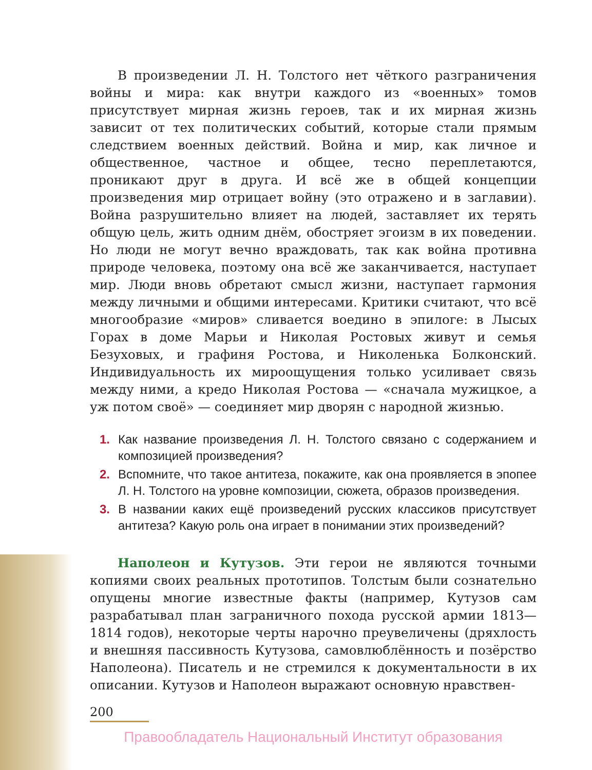В произведении Л. Н. Толстого нет чёткого разграничения войны и мира: как внутри каждого из «военных» томов присутствует мирная жизнь героев, так и их мирная жизнь зависит от тех политических событий, которые стали прямым следствием военных действий. Война и мир, как личное и общественное, частное и общее, тесно переплетаются, проникают друг в друга. И всё же в общей концепции произведения мир отрицает войну (это отражено и в заглавии). Война разрушительно влияет на людей, заставляет их терять общую цель, жить одним днём, обостряет эгоизм в их поведении. Но люди не могут вечно враждовать, так как война противна природе человека, поэтому она всё же заканчивается, наступает мир. Люди вновь обретают смысл жизни, наступает гармония между личными и общими интересами. Критики считают, что всё многообразие «миров» сливается воедино в эпилоге: в Лысых Горах в доме Марьи и Николая Ростовых живут и семья Безуховых, и графиня Ростова, и Николенька Болконский. Индивидуальность их мироощущения только усиливает связь между ними, а кредо Николая Ростова — «сначала мужицкое, а уж потом своё» — соединяет мир дворян с народной жизнью.
1. Как название произведения Л. Н. Толстого связано с содержанием и композицией произведения?
2. Вспомните, что такое антитеза, покажите, как она проявляется в эпопее Л. Н. Толстого на уровне композиции, сюжета, образов произведения.
3. В названии каких ещё произведений русских классиков присутствует антитеза? Какую роль она играет в понимании этих произведений?
Наполеон и Кутузов. Эти герои не являются точными копиями своих реальных прототипов. Толстым были сознательно опущены многие известные факты (например, Кутузов сам разрабатывал план заграничного похода русской армии 1813—1814 годов), некоторые черты нарочно преувеличены (дряхлость и внешняя пассивность Кутузова, самовлюблённость и позёрство Наполеона). Писатель и не стремился к документальности в их описании. Кутузов и Наполеон выражают основную нравствен-
200
Правообладатель Национальный Институт образования